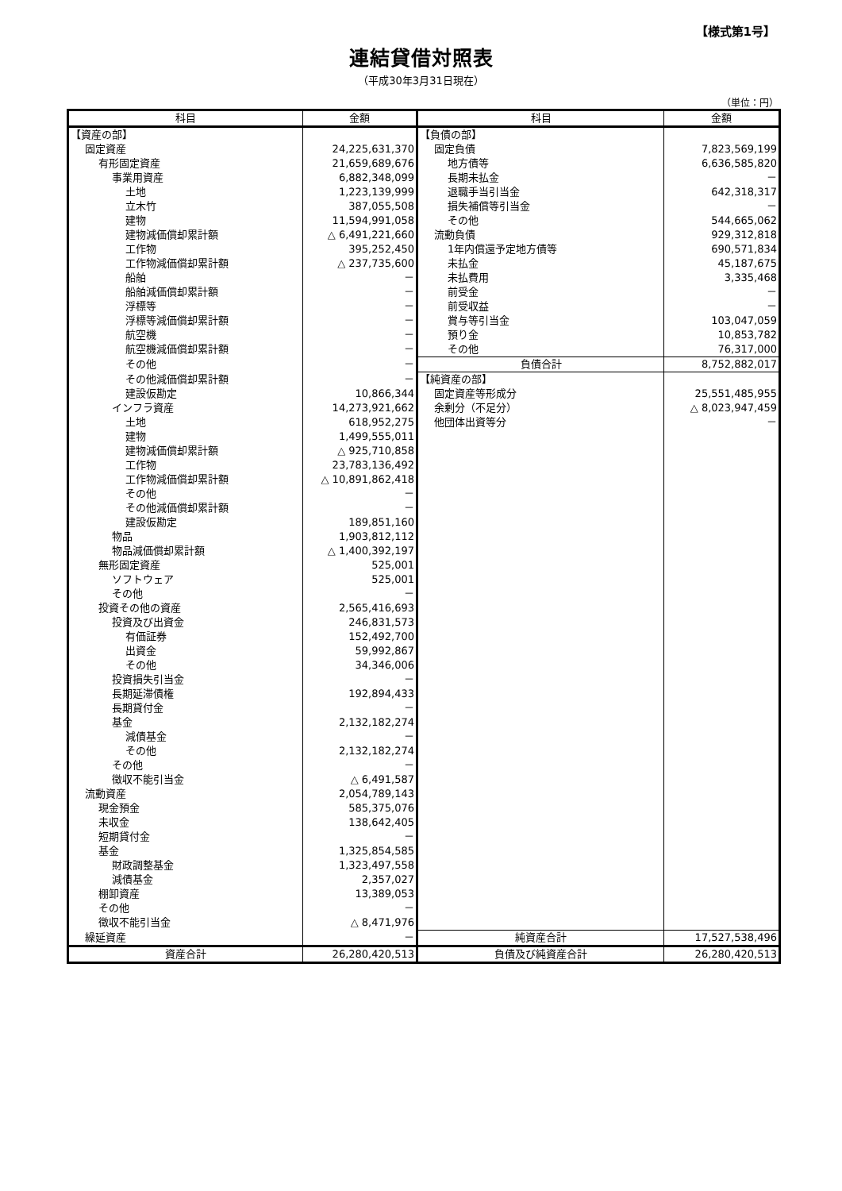【様式第1号】
連結貸借対照表
（平成30年3月31日現在）
（単位：円）
| 科目 | 金額 | 科目 | 金額 |
| --- | --- | --- | --- |
| 【資産の部】 | | 【負債の部】 | |
| 固定資産 | 24,225,631,370 | 固定負債 | 7,823,569,199 |
| 有形固定資産 | 21,659,689,676 | 地方債等 | 6,636,585,820 |
| 事業用資産 | 6,882,348,099 | 長期未払金 | － |
| 土地 | 1,223,139,999 | 退職手当引当金 | 642,318,317 |
| 立木竹 | 387,055,508 | 損失補償等引当金 | － |
| 建物 | 11,594,991,058 | その他 | 544,665,062 |
| 建物減価償却累計額 | △ 6,491,221,660 | 流動負債 | 929,312,818 |
| 工作物 | 395,252,450 | 1年内償還予定地方債等 | 690,571,834 |
| 工作物減価償却累計額 | △ 237,735,600 | 未払金 | 45,187,675 |
| 船舶 | － | 未払費用 | 3,335,468 |
| 船舶減価償却累計額 | － | 前受金 | － |
| 浮標等 | － | 前受収益 | － |
| 浮標等減価償却累計額 | － | 賞与等引当金 | 103,047,059 |
| 航空機 | － | 預り金 | 10,853,782 |
| 航空機減価償却累計額 | － | その他 | 76,317,000 |
| その他 | － | 負債合計 | 8,752,882,017 |
| その他減価償却累計額 | － | 【純資産の部】 | |
| 建設仮勘定 | 10,866,344 | 固定資産等形成分 | 25,551,485,955 |
| インフラ資産 | 14,273,921,662 | 余剰分（不足分） | △ 8,023,947,459 |
| 土地 | 618,952,275 | 他団体出資等分 | － |
| 建物 | 1,499,555,011 | | |
| 建物減価償却累計額 | △ 925,710,858 | | |
| 工作物 | 23,783,136,492 | | |
| 工作物減価償却累計額 | △ 10,891,862,418 | | |
| その他 | － | | |
| その他減価償却累計額 | － | | |
| 建設仮勘定 | 189,851,160 | | |
| 物品 | 1,903,812,112 | | |
| 物品減価償却累計額 | △ 1,400,392,197 | | |
| 無形固定資産 | 525,001 | | |
| ソフトウェア | 525,001 | | |
| その他 | － | | |
| 投資その他の資産 | 2,565,416,693 | | |
| 投資及び出資金 | 246,831,573 | | |
| 有価証券 | 152,492,700 | | |
| 出資金 | 59,992,867 | | |
| その他 | 34,346,006 | | |
| 投資損失引当金 | － | | |
| 長期延滞債権 | 192,894,433 | | |
| 長期貸付金 | － | | |
| 基金 | 2,132,182,274 | | |
| 減債基金 | － | | |
| その他 | 2,132,182,274 | | |
| その他 | － | | |
| 徴収不能引当金 | △ 6,491,587 | | |
| 流動資産 | 2,054,789,143 | | |
| 現金預金 | 585,375,076 | | |
| 未収金 | 138,642,405 | | |
| 短期貸付金 | － | | |
| 基金 | 1,325,854,585 | | |
| 財政調整基金 | 1,323,497,558 | | |
| 減債基金 | 2,357,027 | | |
| 棚卸資産 | 13,389,053 | | |
| その他 | － | | |
| 徴収不能引当金 | △ 8,471,976 | | |
| 繰延資産 | － | 純資産合計 | 17,527,538,496 |
| 資産合計 | 26,280,420,513 | 負債及び純資産合計 | 26,280,420,513 |